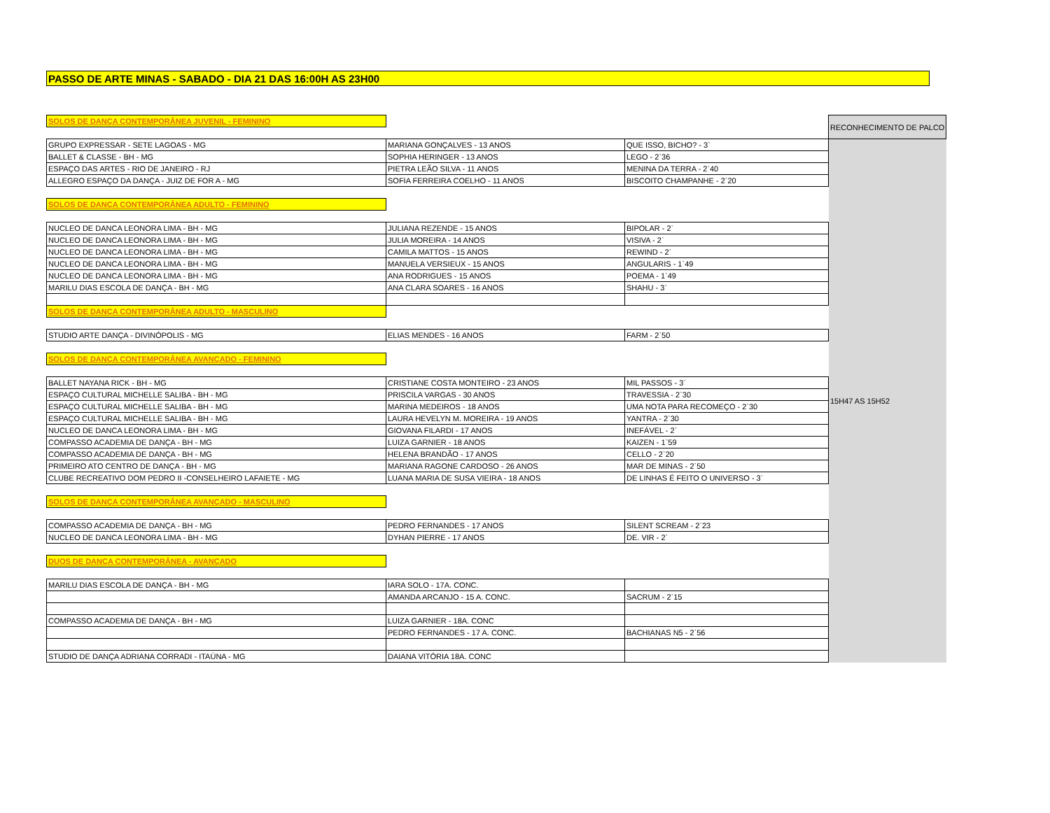PASSO DE ARTE MINAS - SABADO - DIA 21 DAS 16:00H AS 23H00
| SOLOS DE DANÇA CONTEMPORÂNEA JUVENIL - FEMININO | | | RECONHECIMENTO DE PALCO |
| GRUPO EXPRESSAR - SETE LAGOAS - MG | MARIANA GONÇALVES - 13 ANOS | QUE ISSO, BICHO? - 3` | 15H47 AS 15H52 |
| BALLET & CLASSE - BH - MG | SOPHIA HERINGER - 13 ANOS | LEGO - 2`36 | |
| ESPAÇO DAS ARTES - RIO DE JANEIRO - RJ | PIETRA LEÃO SILVA - 11 ANOS | MENINA DA TERRA - 2`40 | |
| ALLEGRO ESPAÇO DA DANÇA - JUIZ DE FOR A - MG | SOFIA FERREIRA COELHO - 11 ANOS | BISCOITO CHAMPANHE - 2`20 | |
| SOLOS DE DANÇA CONTEMPORÂNEA ADULTO - FEMININO | | | |
| NUCLEO DE DANCA LEONORA LIMA - BH - MG | JULIANA REZENDE - 15 ANOS | BIPOLAR - 2` | |
| NUCLEO DE DANCA LEONORA LIMA - BH - MG | JULIA MOREIRA - 14 ANOS | VISIVA - 2` | |
| NUCLEO DE DANCA LEONORA LIMA - BH - MG | CAMILA MATTOS - 15 ANOS | REWIND - 2` | |
| NUCLEO DE DANCA LEONORA LIMA - BH - MG | MANUELA VERSIEUX - 15 ANOS | ANGULARIS - 1`49 | |
| NUCLEO DE DANCA LEONORA LIMA - BH - MG | ANA RODRIGUES - 15 ANOS | POEMA - 1`49 | |
| MARILU DIAS ESCOLA DE DANÇA - BH - MG | ANA CLARA SOARES - 16 ANOS | SHAHU - 3` | |
| SOLOS DE DANÇA CONTEMPORÂNEA ADULTO - MASCULINO | | | |
| STUDIO ARTE DANÇA - DIVINÓPOLIS - MG | ELIAS MENDES - 16 ANOS | FARM - 2`50 | |
| SOLOS DE DANÇA CONTEMPORÂNEA AVANÇADO - FEMININO | | | |
| BALLET NAYANA RICK - BH - MG | CRISTIANE COSTA MONTEIRO - 23 ANOS | MIL PASSOS - 3` | |
| ESPAÇO CULTURAL MICHELLE SALIBA - BH - MG | PRISCILA VARGAS - 30 ANOS | TRAVESSIA - 2`30 | |
| ESPAÇO CULTURAL MICHELLE SALIBA - BH - MG | MARINA MEDEIROS - 18 ANOS | UMA NOTA PARA RECOMEÇO - 2`30 | |
| ESPAÇO CULTURAL MICHELLE SALIBA - BH - MG | LAURA HEVELYN M. MOREIRA - 19 ANOS | YANTRA - 2`30 | |
| NUCLEO DE DANCA LEONORA LIMA - BH - MG | GIOVANA FILARDI - 17 ANOS | INEFÁVEL - 2` | |
| COMPASSO ACADEMIA DE DANÇA - BH - MG | LUIZA GARNIER - 18 ANOS | KAIZEN - 1`59 | |
| COMPASSO ACADEMIA DE DANÇA - BH - MG | HELENA BRANDÃO - 17 ANOS | CELLO - 2`20 | |
| PRIMEIRO ATO CENTRO DE DANÇA - BH - MG | MARIANA RAGONE CARDOSO - 26 ANOS | MAR DE MINAS - 2`50 | |
| CLUBE RECREATIVO DOM PEDRO II -CONSELHEIRO LAFAIETE - MG | LUANA MARIA DE SUSA VIEIRA - 18 ANOS | DE LINHAS É FEITO O UNIVERSO - 3` | |
| SOLOS DE DANÇA CONTEMPORÂNEA AVANÇADO - MASCULINO | | | |
| COMPASSO ACADEMIA DE DANÇA - BH - MG | PEDRO FERNANDES - 17 ANOS | SILENT SCREAM - 2`23 | |
| NUCLEO DE DANCA LEONORA LIMA - BH - MG | DYHAN PIERRE - 17 ANOS | DE. VIR - 2` | |
| DUOS DE DANÇA CONTEMPORÂNEA - AVANÇADO | | | |
| MARILU DIAS ESCOLA DE DANÇA - BH - MG | IARA SOLO - 17A. CONC. | | |
| | AMANDA ARCANJO - 15 A. CONC. | SACRUM - 2`15 | |
| COMPASSO ACADEMIA DE DANÇA - BH - MG | LUIZA GARNIER - 18A. CONC | | |
| | PEDRO FERNANDES - 17 A. CONC. | BACHIANAS N5 - 2`56 | |
| STUDIO DE DANÇA ADRIANA CORRADI - ITAÚNA - MG | DAIANA VITÓRIA 18A. CONC | | |